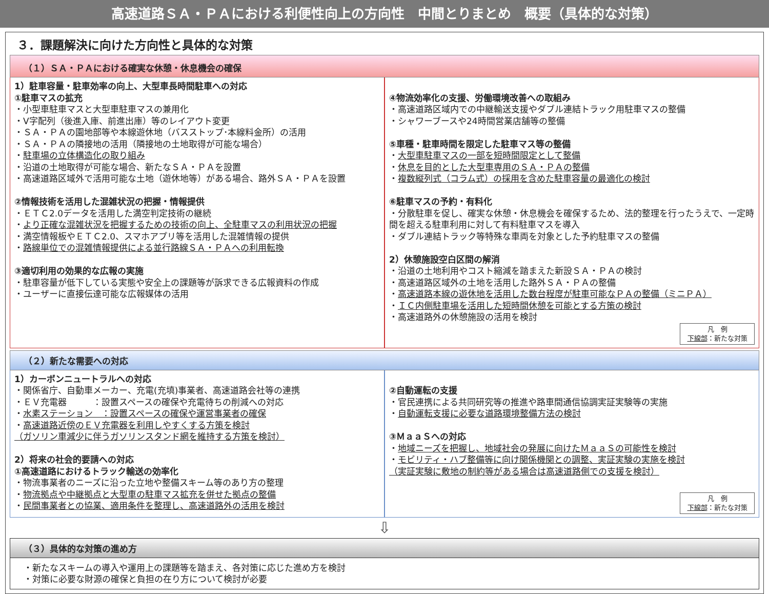高速道路ＳＡ・ＰＡにおける利便性向上の方向性　中間とりまとめ　概要（具体的な対策）
３．課題解決に向けた方向性と具体的な対策
（１）ＳＡ・ＰＡにおける確実な休憩・休息機会の確保
1）駐車容量・駐車効率の向上、大型車長時間駐車への対応
①駐車マスの拡充
・小型車駐車マスと大型車駐車マスの兼用化
・V字配列（後進入庫、前進出庫）等のレイアウト変更
・ＳＡ・ＰＡの園地部等や本線遊休地（バスストップ･本線料金所）の活用
・ＳＡ・ＰＡの隣接地の活用（隣接地の土地取得が可能な場合）
・駐車場の立体構造化の取り組み
・沿道の土地取得が可能な場合、新たなＳＡ・ＰＡを設置
・高速道路区域外で活用可能な土地（遊休地等）がある場合、路外ＳＡ・ＰＡを設置
②情報技術を活用した混雑状況の把握・情報提供
・ＥＴＣ2.0データを活用した満空判定技術の継続
・より正確な混雑状況を把握するための技術の向上、全駐車マスの利用状況の把握
・満空情報板やＥＴＣ2.0、スマホアプリ等を活用した混雑情報の提供
・路線単位での混雑情報提供による並行路線ＳＡ・ＰＡへの利用転換
③適切利用の効果的な広報の実施
・駐車容量が低下している実態や安全上の課題等が訴求できる広報資料の作成
・ユーザーに直接伝達可能な広報媒体の活用
④物流効率化の支援、労働環境改善への取組み
・高速道路区域内での中継輸送支援やダブル連結トラック用駐車マスの整備
・シャワーブースや24時間営業店舗等の整備
⑤車種・駐車時間を限定した駐車マス等の整備
・大型車駐車マスの一部を短時間限定として整備
・休息を目的とした大型車専用のＳＡ・ＰＡの整備
・複数縦列式（コラム式）の採用を含めた駐車容量の最適化の検討
⑥駐車マスの予約・有料化
・分散駐車を促し、確実な休憩・休息機会を確保するため、法的整理を行ったうえで、一定時間を超える駐車利用に対して有料駐車マスを導入
・ダブル連結トラック等特殊な車両を対象とした予約駐車マスの整備
2）休憩施設空白区間の解消
・沿道の土地利用やコスト縮減を踏まえた新設ＳＡ・ＰＡの検討
・高速道路区域外の土地を活用した路外ＳＡ・ＰＡの整備
・高速道路本線の遊休地を活用した数台程度が駐車可能なＰＡの整備（ミニＰＡ）
・ＩＣ内側駐車場を活用した短時間休憩を可能とする方策の検討
・高速道路外の休憩施設の活用を検討
凡　例
下線部：新たな対策
（２）新たな需要への対応
1）カーボンニュートラルへの対応
・関係省庁、自動車メーカー、充電(充填)事業者、高速道路会社等の連携
・ＥＶ充電器　　　：設置スペースの確保や充電待ちの削減への対応
・水素ステーション　：設置スペースの確保や運営事業者の確保
・高速道路近傍のＥＶ充電器を利用しやすくする方策を検討
（ガソリン車減少に伴うガソリンスタンド網を維持する方策を検討）
2）将来の社会的要請への対応
①高速道路におけるトラック輸送の効率化
・物流事業者のニーズに沿った立地や整備スキーム等のあり方の整理
・物流拠点や中継拠点と大型車の駐車マス拡充を併せた拠点の整備
・民間事業者との協業、適用条件を整理し、高速道路外の活用を検討
②自動運転の支援
・官民連携による共同研究等の推進や路車間通信協調実証実験等の実施
・自動運転支援に必要な道路環境整備方法の検討
③ＭａａＳへの対応
・地域ニーズを把握し、地域社会の発展に向けたＭａａＳの可能性を検討
・モビリティ・ハブ整備等に向け関係機関との調整、実証実験の実施を検討
（実証実験に敷地の制約等がある場合は高速道路側での支援を検討）
凡　例
下線部：新たな対策
⇩
（３）具体的な対策の進め方
・新たなスキームの導入や運用上の課題等を踏まえ、各対策に応じた進め方を検討
・対策に必要な財源の確保と負担の在り方について検討が必要